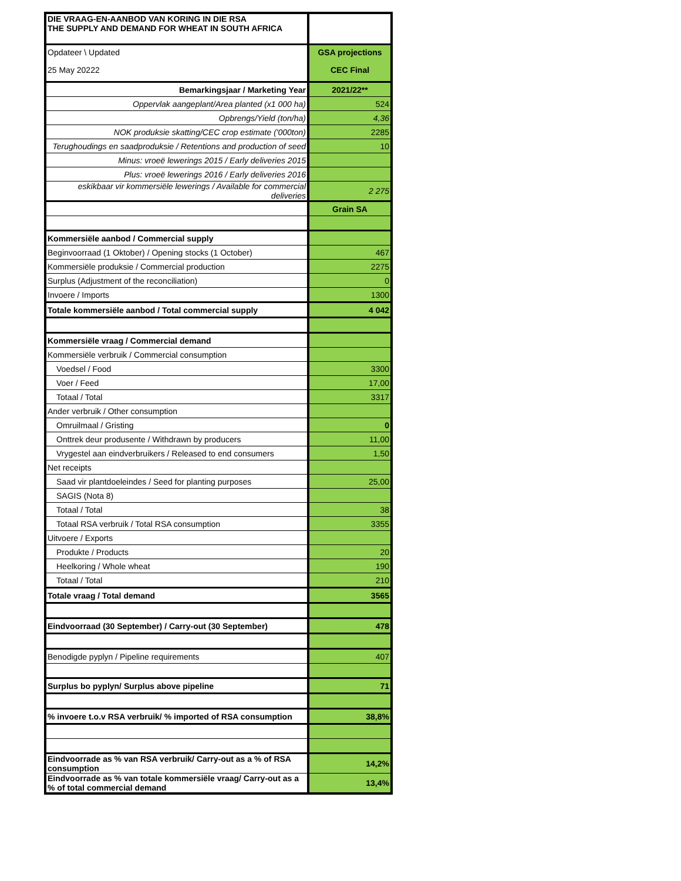| DIE VRAAG-EN-AANBOD VAN KORING IN DIE RSA THE SUPPLY AND DEMAND FOR WHEAT IN SOUTH AFRICA | |
| Opdateer \ Updated | GSA projections |
| 25 May 20222 | CEC Final |
| Bemarkingsjaar / Marketing Year | 2021/22** |
| Oppervlak aangeplant/Area planted (x1 000 ha) | 524 |
| Opbrengs/Yield (ton/ha) | 4,36 |
| NOK produksie skatting/CEC crop estimate ('000ton) | 2285 |
| Terughoudings en saadproduksie / Retentions and production of seed | 10 |
| Minus: vroeë lewerings 2015 / Early deliveries 2015 | |
| Plus: vroeë lewerings 2016 / Early deliveries 2016 | |
| eskikbaar vir kommersiële lewerings / Available for commercial deliveries | 2 275 |
| | Grain SA |
| Kommersiële aanbod / Commercial supply | |
| Beginvoorraad (1 Oktober) / Opening stocks (1 October) | 467 |
| Kommersiële produksie / Commercial production | 2275 |
| Surplus (Adjustment of the reconciliation) | 0 |
| Invoere / Imports | 1300 |
| Totale kommersiële aanbod / Total commercial supply | 4 042 |
| Kommersiële vraag / Commercial demand | |
| Kommersiële verbruik / Commercial consumption | |
| Voedsel / Food | 3300 |
| Voer / Feed | 17,00 |
| Totaal / Total | 3317 |
| Ander verbruik / Other consumption | |
| Omruilmaal / Gristing | 0 |
| Onttrek deur produsente / Withdrawn by producers | 11,00 |
| Vrygestel aan eindverbruikers / Released to end consumers | 1,50 |
| Net receipts | |
| Saad vir plantdoeleindes / Seed for planting purposes | 25,00 |
| SAGIS (Nota 8) | |
| Totaal / Total | 38 |
| Totaal RSA verbruik / Total RSA consumption | 3355 |
| Uitvoere / Exports | |
| Produkte / Products | 20 |
| Heelkoring / Whole wheat | 190 |
| Totaal / Total | 210 |
| Totale vraag / Total demand | 3565 |
| Eindvoorraad (30 September) / Carry-out (30 September) | 478 |
| Benodigde pyplyn / Pipeline requirements | 407 |
| Surplus bo pyplyn/ Surplus above pipeline | 71 |
| % invoere t.o.v RSA verbruik/ % imported of RSA consumption | 38,8% |
| Eindvoorrade as % van RSA verbruik/ Carry-out as a % of RSA consumption | 14,2% |
| Eindvoorrade as % van totale kommersiële vraag/ Carry-out as a % of total commercial demand | 13,4% |